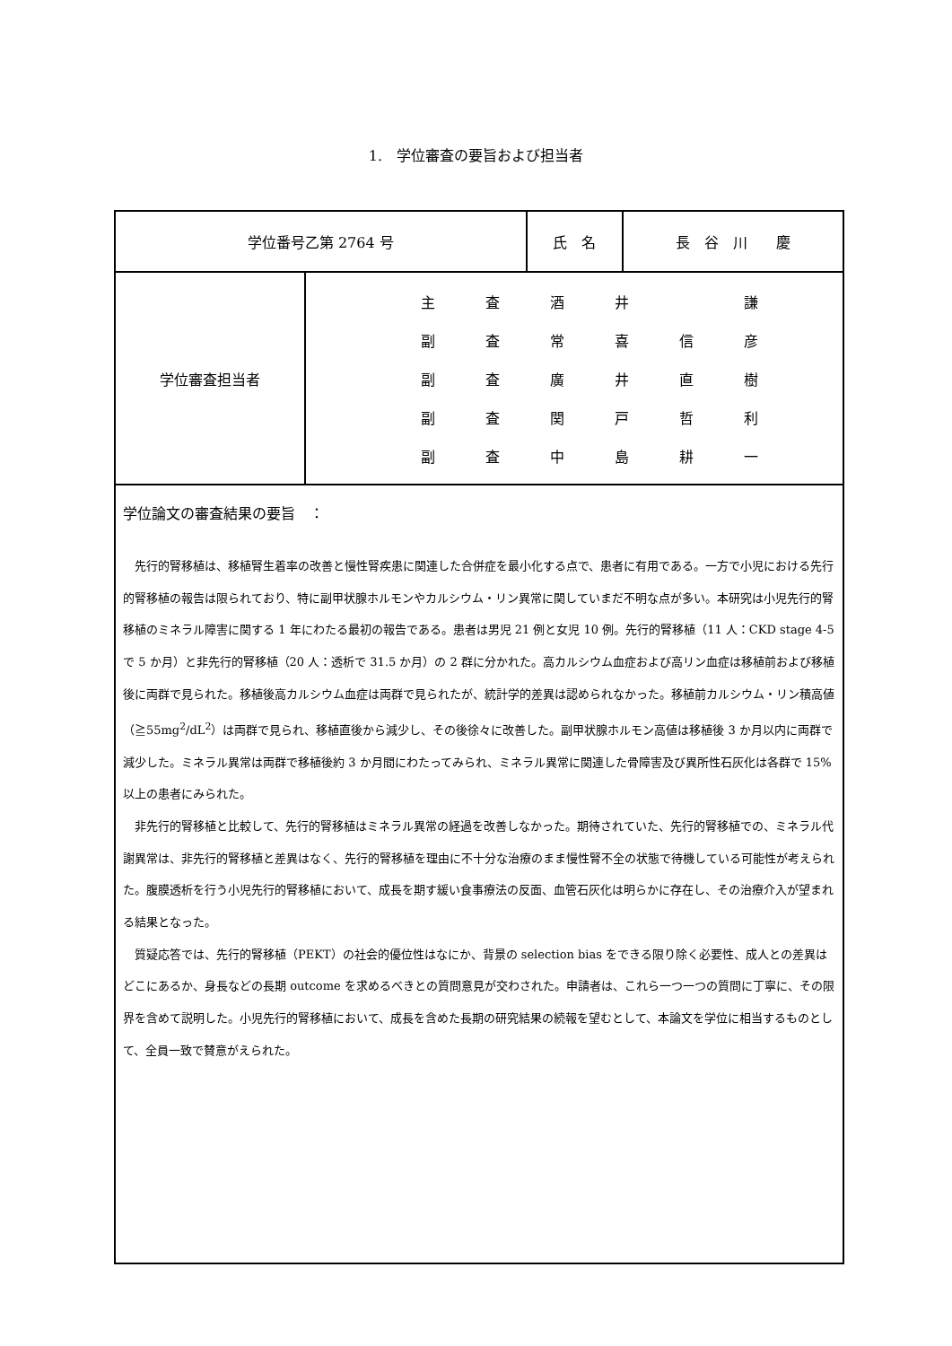1.　学位審査の要旨および担当者
| 学位番号乙第 2764 号 | | 氏 名 | 長 谷 川 慶 |
| 学位審査担当者 | 主 査 酒 井 謙 副 査 常 喜 信 彦 副 査 廣 井 直 樹 副 査 関 戸 哲 利 副 査 中 島 耕 一 | | |
| 学位論文の審査結果の要旨 ： 先行的腎移植は、移植腎生着率の改善と慢性腎疾患に関連した合併症を最小化する点で、患者に有用である。一方で小児における先行的腎移植の報告は限られており、特に副甲状腺ホルモンやカルシウム・リン異常に関していまだ不明な点が多い。本研究は小児先行的腎移植のミネラル障害に関する 1 年にわたる最初の報告である。患者は男児 21 例と女児 10 例。先行的腎移植（11 人：CKD stage 4-5 で 5 か月）と非先行的腎移植（20 人：透析で 31.5 か月）の 2 群に分かれた。高カルシウム血症および高リン血症は移植前および移植後に両群で見られた。移植後高カルシウム血症は両群で見られたが、統計学的差異は認められなかった。移植前カルシウム・リン積高値（≧55mg<sup>2</sup>/dL<sup>2</sup>）は両群で見られ、移植直後から減少し、その後徐々に改善した。副甲状腺ホルモン高値は移植後 3 か月以内に両群で減少した。ミネラル異常は両群で移植後約 3 か月間にわたってみられ、ミネラル異常に関連した骨障害及び異所性石灰化は各群で 15%以上の患者にみられた。 非先行的腎移植と比較して、先行的腎移植はミネラル異常の経過を改善しなかった。期待されていた、先行的腎移植での、ミネラル代謝異常は、非先行的腎移植と差異はなく、先行的腎移植を理由に不十分な治療のまま慢性腎不全の状態で待機している可能性が考えられた。腹膜透析を行う小児先行的腎移植において、成長を期す緩い食事療法の反面、血管石灰化は明らかに存在し、その治療介入が望まれる結果となった。 質疑応答では、先行的腎移植（PEKT）の社会的優位性はなにか、背景の selection bias をできる限り除く必要性、成人との差異はどこにあるか、身長などの長期 outcome を求めるべきとの質問意見が交わされた。申請者は、これら一つ一つの質問に丁寧に、その限界を含めて説明した。小児先行的腎移植において、成長を含めた長期の研究結果の続報を望むとして、本論文を学位に相当するものとして、全員一致で賛意がえられた。 | | | |